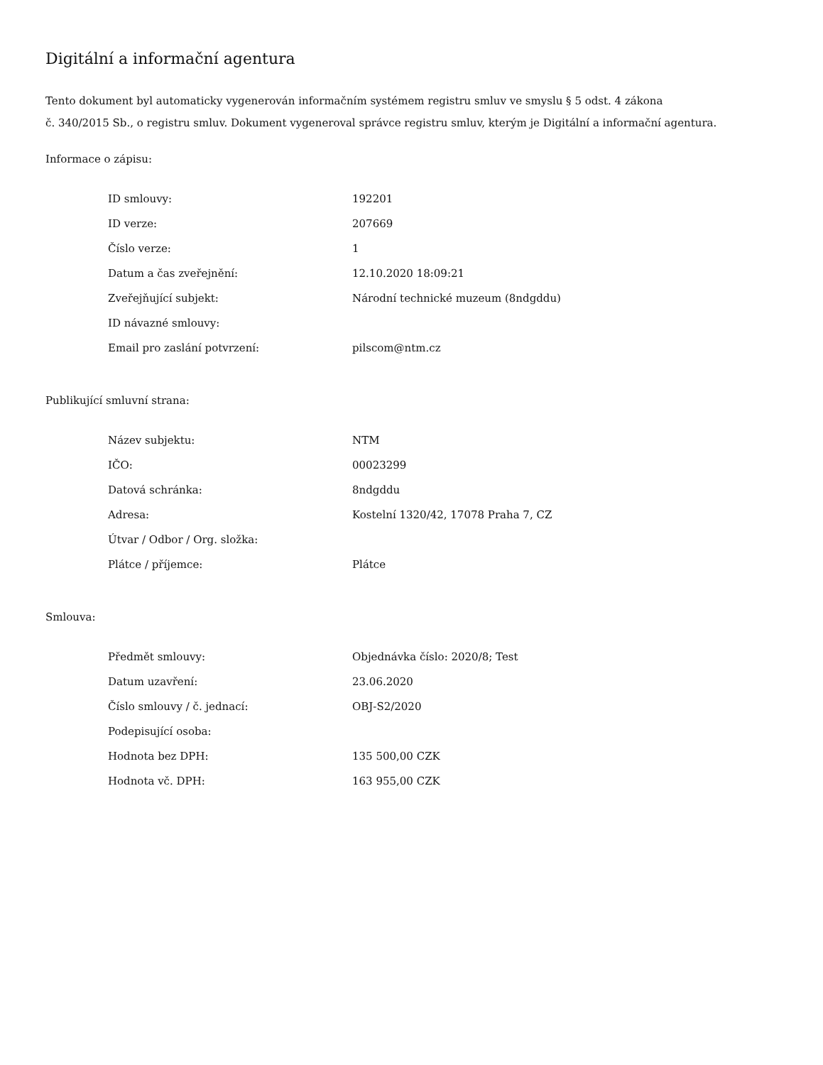Digitální a informační agentura
Tento dokument byl automaticky vygenerován informačním systémem registru smluv ve smyslu § 5 odst. 4 zákona
č. 340/2015 Sb., o registru smluv. Dokument vygeneroval správce registru smluv, kterým je Digitální a informační agentura.
Informace o zápisu:
| ID smlouvy: | 192201 |
| ID verze: | 207669 |
| Číslo verze: | 1 |
| Datum a čas zveřejnění: | 12.10.2020 18:09:21 |
| Zveřejňující subjekt: | Národní technické muzeum (8ndgddu) |
| ID návazné smlouvy: | |
| Email pro zaslání potvrzení: | pilscom@ntm.cz |
Publikující smluvní strana:
| Název subjektu: | NTM |
| IČO: | 00023299 |
| Datová schránka: | 8ndgddu |
| Adresa: | Kostelní 1320/42, 17078 Praha 7, CZ |
| Útvar / Odbor / Org. složka: | |
| Plátce / příjemce: | Plátce |
Smlouva:
| Předmět smlouvy: | Objednávka číslo: 2020/8; Test |
| Datum uzavření: | 23.06.2020 |
| Číslo smlouvy / č. jednací: | OBJ-S2/2020 |
| Podepisující osoba: | |
| Hodnota bez DPH: | 135 500,00 CZK |
| Hodnota vč. DPH: | 163 955,00 CZK |